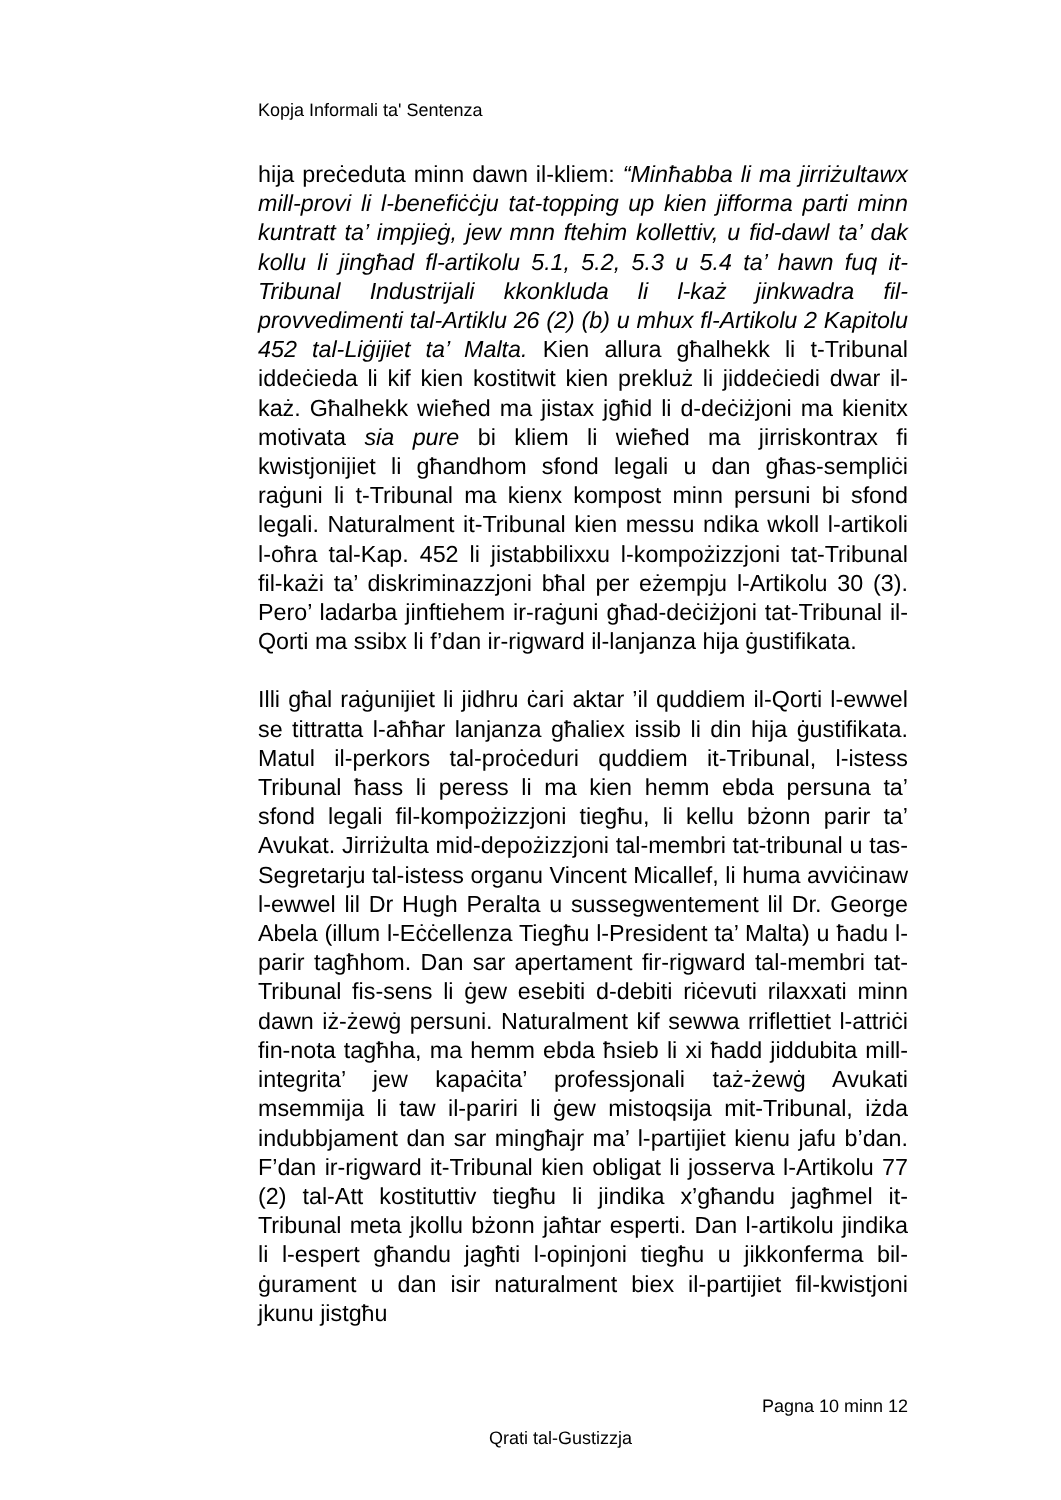Kopja Informali ta' Sentenza
hija preċeduta minn dawn il-kliem: “Minħabba li ma jirriżultawx mill-provi li l-benefiċċju tat-topping up kien jifforma parti minn kuntratt ta’ impjieġ, jew mnn ftehim kollettiv, u fid-dawl ta’ dak kollu li jingħad fl-artikolu 5.1, 5.2, 5.3 u 5.4 ta’ hawn fuq it-Tribunal Industrijali kkonkluda li l-każ jinkwadra fil-provvedimenti tal-Artiklu 26 (2) (b) u mhux fl-Artikolu 2 Kapitolu 452 tal-Liġijiet ta’ Malta. Kien allura għalhekk li t-Tribunal iddeċieda li kif kien kostitwit kien prekluż li jiddeċiedi dwar il-każ. Għalhekk wieħed ma jistax jgħid li d-deċiżjoni ma kienitx motivata sia pure bi kliem li wieħed ma jirriskontrax fi kwistjonijiet li għandhom sfond legali u dan għas-sempliċi raġuni li t-Tribunal ma kienx kompost minn persuni bi sfond legali. Naturalment it-Tribunal kien messu ndika wkoll l-artikoli l-oħra tal-Kap. 452 li jistabbilixxu l-kompożizzjoni tat-Tribunal fil-każi ta’ diskriminazzjoni bħal per eżempju l-Artikolu 30 (3). Pero’ ladarba jinftiehem ir-raġuni għad-deċiżjoni tat-Tribunal il-Qorti ma ssibx li f’dan ir-rigward il-lanjanza hija ġustifikata.
Illi għal raġunijiet li jidhru ċari aktar ’il quddiem il-Qorti l-ewwel se tittratta l-aħħar lanjanza għaliex issib li din hija ġustifikata. Matul il-perkors tal-proċeduri quddiem it-Tribunal, l-istess Tribunal ħass li peress li ma kien hemm ebda persuna ta’ sfond legali fil-kompożizzjoni tiegħu, li kellu bżonn parir ta’ Avukat. Jirriżulta mid-depożizzjoni tal-membri tat-tribunal u tas-Segretarju tal-istess organu Vincent Micallef, li huma avviċinaw l-ewwel lil Dr Hugh Peralta u sussegwentement lil Dr. George Abela (illum l-Eċċellenza Tiegħu l-President ta’ Malta) u ħadu l-parir tagħhom. Dan sar apertament fir-rigward tal-membri tat-Tribunal fis-sens li ġew esebiti d-debiti riċevuti rilaxxati minn dawn iż-żewġ persuni. Naturalment kif sewwa rriflettiet l-attriċi fin-nota tagħha, ma hemm ebda ħsieb li xi ħadd jiddubita mill-integrita’ jew kapaċita’ professjonali taż-żewġ Avukati msemmija li taw il-pariri li ġew mistoqsija mit-Tribunal, iżda indubbjament dan sar mingħajr ma’ l-partijiet kienu jafu b’dan. F’dan ir-rigward it-Tribunal kien obligat li josserva l-Artikolu 77 (2) tal-Att kostituttiv tiegħu li jindika x’għandu jagħmel it-Tribunal meta jkollu bżonn jaħtar esperti. Dan l-artikolu jindika li l-espert għandu jagħti l-opinjoni tiegħu u jikkonferma bil-ġurament u dan isir naturalment biex il-partijiet fil-kwistjoni jkunu jistgħu
Pagna 10 minn 12
Qrati tal-Gustizzja